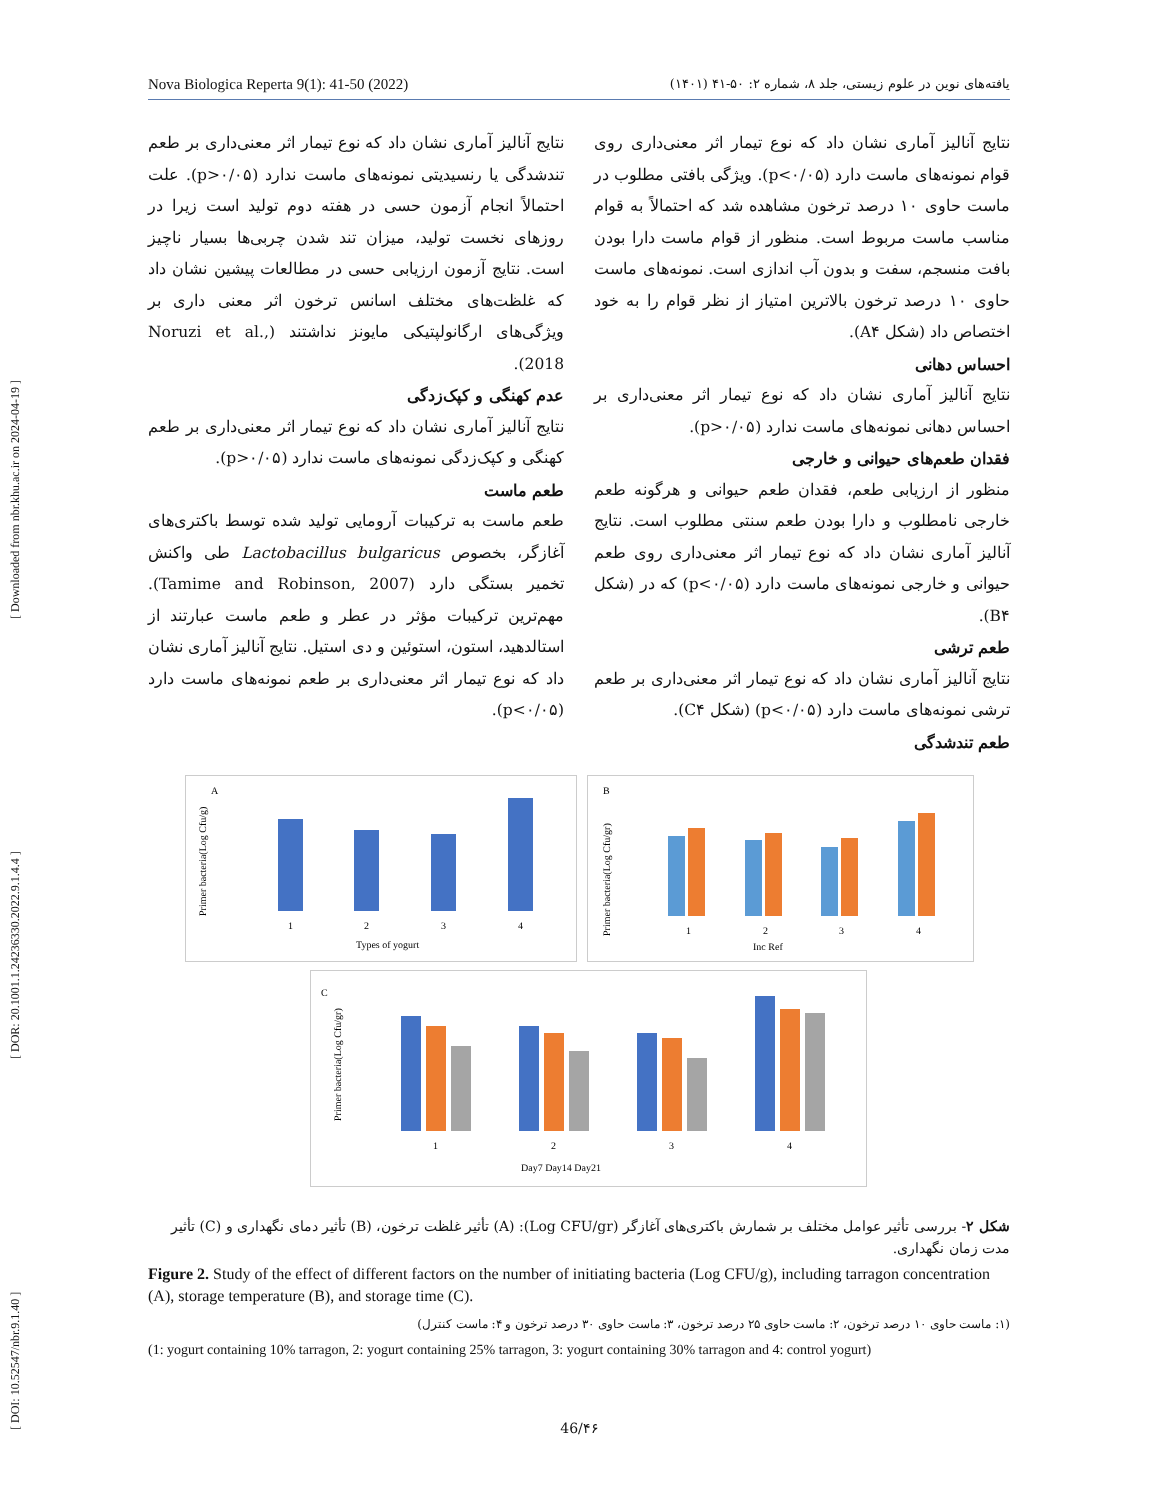[ DOI: 10.52547/nbr.9.1.40 ] [ DOR: 20.1001.1.24236330.2022.9.1.4.4 ] [ Downloaded from nbr.khu.ac.ir on 2024-04-19 ]
Nova Biologica Reperta 9(1): 41-50 (2022) یافته‌های نوین در علوم زیستی، جلد ۸، شماره ۲: ۵۰-۴۱ (۱۴۰۱)
نتایج آنالیز آماری نشان داد که نوع تیمار اثر معنی‌داری روی قوام نمونه‌های ماست دارد (p<۰/۰۵). ویژگی بافتی مطلوب در ماست حاوی ۱۰ درصد ترخون مشاهده شد که احتمالاً به قوام مناسب ماست مربوط است. منظور از قوام ماست دارا بودن بافت منسجم، سفت و بدون آب اندازی است. نمونه‌های ماست حاوی ۱۰ درصد ترخون بالاترین امتیاز از نظر قوام را به خود اختصاص داد (شکل A۴).
احساس دهانی
نتایج آنالیز آماری نشان داد که نوع تیمار اثر معنی‌داری بر احساس دهانی نمونه‌های ماست ندارد (p>۰/۰۵).
فقدان طعم‌های حیوانی و خارجی
منظور از ارزیابی طعم، فقدان طعم حیوانی و هرگونه طعم خارجی نامطلوب و دارا بودن طعم سنتی مطلوب است. نتایج آنالیز آماری نشان داد که نوع تیمار اثر معنی‌داری روی طعم حیوانی و خارجی نمونه‌های ماست دارد (p<۰/۰۵) که در (شکل B۴).
طعم ترشی
نتایج آنالیز آماری نشان داد که نوع تیمار اثر معنی‌داری بر طعم ترشی نمونه‌های ماست دارد (p<۰/۰۵) (شکل C۴).
طعم تندشدگی
نتایج آنالیز آماری نشان داد که نوع تیمار اثر معنی‌داری بر طعم تندشدگی یا رنسیدیتی نمونه‌های ماست ندارد (p>۰/۰۵). علت احتمالاً انجام آزمون حسی در هفته دوم تولید است زیرا در روزهای نخست تولید، میزان تند شدن چربی‌ها بسیار ناچیز است. نتایج آزمون ارزیابی حسی در مطالعات پیشین نشان داد که غلظت‌های مختلف اسانس ترخون اثر معنی داری بر ویژگی‌های ارگانولپتیکی مایونز نداشتند (Noruzi et al., 2018).
عدم کهنگی و کپک‌زدگی
نتایج آنالیز آماری نشان داد که نوع تیمار اثر معنی‌داری بر طعم کهنگی و کپک‌زدگی نمونه‌های ماست ندارد (p>۰/۰۵).
طعم ماست
طعم ماست به ترکیبات آرومایی تولید شده توسط باکتری‌های آغازگر، بخصوص Lactobacillus bulgaricus طی واکنش تخمیر بستگی دارد (Tamime and Robinson, 2007). مهم‌ترین ترکیبات مؤثر در عطر و طعم ماست عبارتند از استالدهید، استون، استوئین و دی استیل. نتایج آنالیز آماری نشان داد که نوع تیمار اثر معنی‌داری بر طعم نمونه‌های ماست دارد (p<۰/۰۵).
A
Primer bacteria(Log Cfu/g)
1
2
3
4
Types of yogurt
B
Primer bacteria(Log Cfu/gr)
1
2
3
4
Inc Ref
C
Primer bacteria(Log Cfu/gr)
1
2
3
4
Day7 Day14 Day21
شکل ۲- بررسی تأثیر عوامل مختلف بر شمارش باکتری‌های آغازگر (Log CFU/gr): (A) تأثیر غلظت ترخون، (B) تأثیر دمای نگهداری و (C) تأثیر مدت زمان نگهداری.
Figure 2. Study of the effect of different factors on the number of initiating bacteria (Log CFU/g), including tarragon concentration (A), storage temperature (B), and storage time (C).
(۱: ماست حاوی ۱۰ درصد ترخون، ۲: ماست حاوی ۲۵ درصد ترخون، ۳: ماست حاوی ۳۰ درصد ترخون و ۴: ماست کنترل)
(1: yogurt containing 10% tarragon, 2: yogurt containing 25% tarragon, 3: yogurt containing 30% tarragon and 4: control yogurt)
46/۴۶